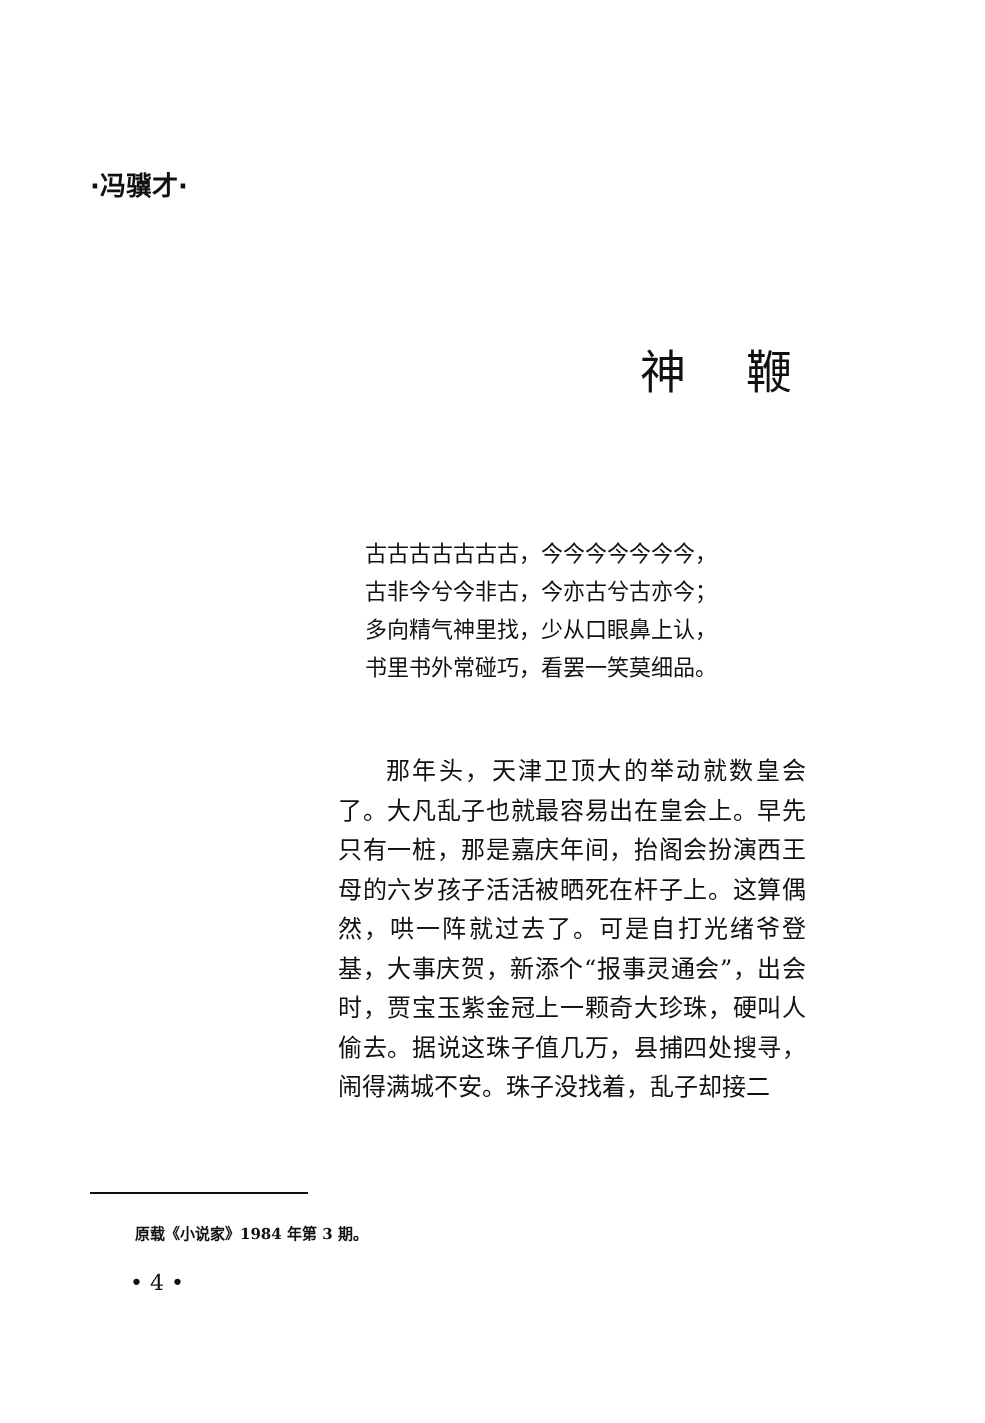·冯骥才·
神鞭
古古古古古古古，今今今今今今今，
古非今兮今非古，今亦古兮古亦今；
多向精气神里找，少从口眼鼻上认，
书里书外常碰巧，看罢一笑莫细品。
那年头，天津卫顶大的举动就数皇会了。大凡乱子也就最容易出在皇会上。早先只有一桩，那是嘉庆年间，抬阁会扮演西王母的六岁孩子活活被晒死在杆子上。这算偶然，哄一阵就过去了。可是自打光绪爷登基，大事庆贺，新添个“报事灵通会”，出会时，贾宝玉紫金冠上一颗奇大珍珠，硬叫人偷去。据说这珠子值几万，县捕四处搜寻，闹得满城不安。珠子没找着，乱子却接二
原载《小说家》1984 年第 3 期。
• 4 •